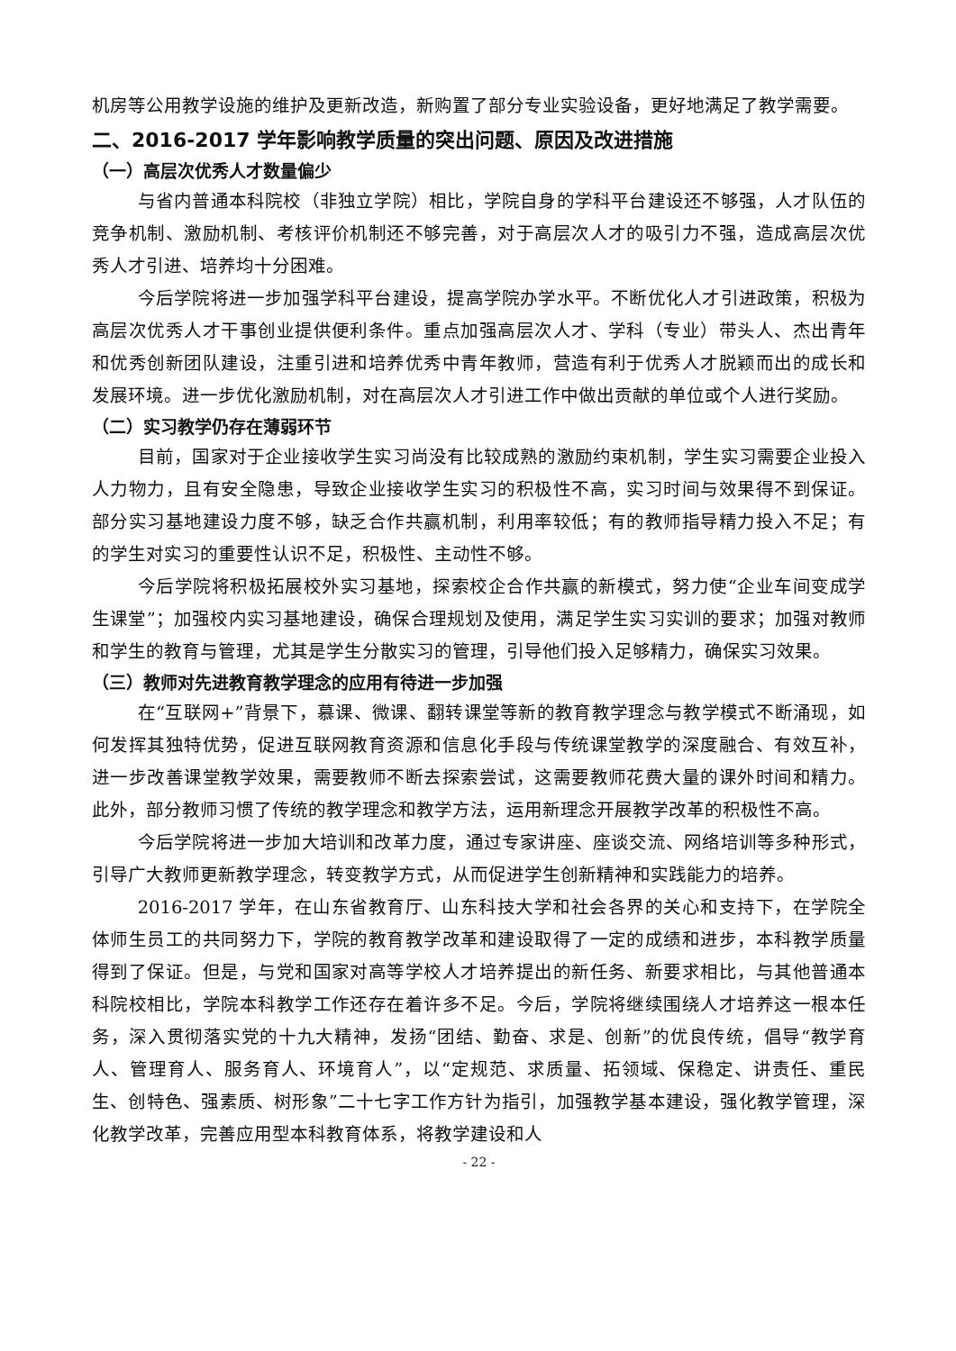机房等公用教学设施的维护及更新改造，新购置了部分专业实验设备，更好地满足了教学需要。
二、2016-2017 学年影响教学质量的突出问题、原因及改进措施
（一）高层次优秀人才数量偏少
与省内普通本科院校（非独立学院）相比，学院自身的学科平台建设还不够强，人才队伍的竞争机制、激励机制、考核评价机制还不够完善，对于高层次人才的吸引力不强，造成高层次优秀人才引进、培养均十分困难。
今后学院将进一步加强学科平台建设，提高学院办学水平。不断优化人才引进政策，积极为高层次优秀人才干事创业提供便利条件。重点加强高层次人才、学科（专业）带头人、杰出青年和优秀创新团队建设，注重引进和培养优秀中青年教师，营造有利于优秀人才脱颖而出的成长和发展环境。进一步优化激励机制，对在高层次人才引进工作中做出贡献的单位或个人进行奖励。
（二）实习教学仍存在薄弱环节
目前，国家对于企业接收学生实习尚没有比较成熟的激励约束机制，学生实习需要企业投入人力物力，且有安全隐患，导致企业接收学生实习的积极性不高，实习时间与效果得不到保证。部分实习基地建设力度不够，缺乏合作共赢机制，利用率较低；有的教师指导精力投入不足；有的学生对实习的重要性认识不足，积极性、主动性不够。
今后学院将积极拓展校外实习基地，探索校企合作共赢的新模式，努力使“企业车间变成学生课堂”；加强校内实习基地建设，确保合理规划及使用，满足学生实习实训的要求；加强对教师和学生的教育与管理，尤其是学生分散实习的管理，引导他们投入足够精力，确保实习效果。
（三）教师对先进教育教学理念的应用有待进一步加强
在“互联网+”背景下，慕课、微课、翻转课堂等新的教育教学理念与教学模式不断涌现，如何发挥其独特优势，促进互联网教育资源和信息化手段与传统课堂教学的深度融合、有效互补，进一步改善课堂教学效果，需要教师不断去探索尝试，这需要教师花费大量的课外时间和精力。此外，部分教师习惯了传统的教学理念和教学方法，运用新理念开展教学改革的积极性不高。
今后学院将进一步加大培训和改革力度，通过专家讲座、座谈交流、网络培训等多种形式，引导广大教师更新教学理念，转变教学方式，从而促进学生创新精神和实践能力的培养。
2016-2017 学年，在山东省教育厅、山东科技大学和社会各界的关心和支持下，在学院全体师生员工的共同努力下，学院的教育教学改革和建设取得了一定的成绩和进步，本科教学质量得到了保证。但是，与党和国家对高等学校人才培养提出的新任务、新要求相比，与其他普通本科院校相比，学院本科教学工作还存在着许多不足。今后，学院将继续围绕人才培养这一根本任务，深入贯彻落实党的十九大精神，发扬“团结、勤奋、求是、创新”的优良传统，倡导“教学育人、管理育人、服务育人、环境育人”，以“定规范、求质量、拓领域、保稳定、讲责任、重民生、创特色、强素质、树形象”二十七字工作方针为指引，加强教学基本建设，强化教学管理，深化教学改革，完善应用型本科教育体系，将教学建设和人
- 22 -